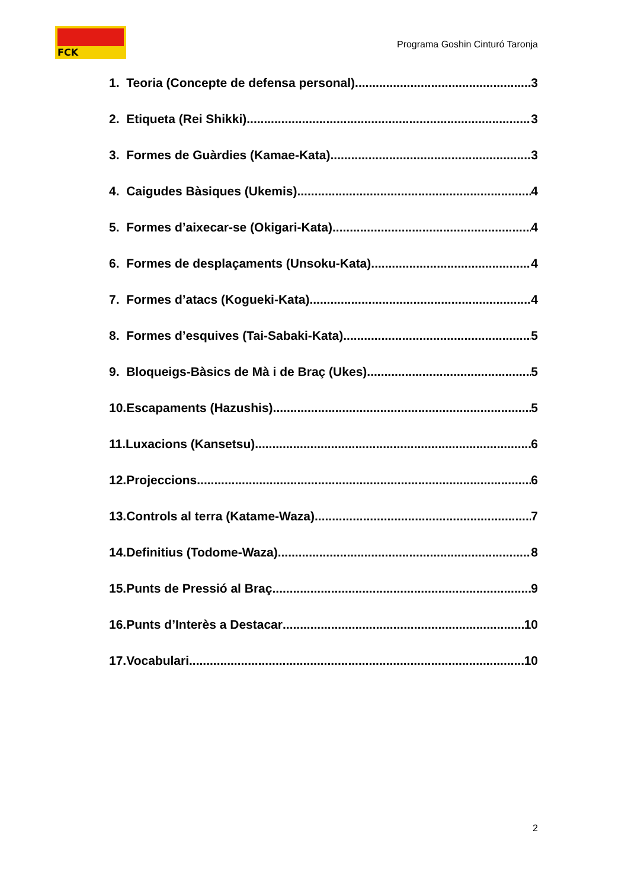FCK
Programa Goshin Cinturó Taronja
1. Teoria (Concepte de defensa personal) 3
2. Etiqueta (Rei Shikki) 3
3. Formes de Guàrdies (Kamae-Kata) 3
4. Caigudes Bàsiques (Ukemis) 4
5. Formes d’aixecar-se (Okigari-Kata) 4
6. Formes de desplaçaments (Unsoku-Kata) 4
7. Formes d’atacs (Kogueki-Kata) 4
8. Formes d’esquives (Tai-Sabaki-Kata) 5
9. Bloqueigs-Bàsics de Mà i de Braç (Ukes) 5
10.Escapaments (Hazushis) 5
11.Luxacions (Kansetsu) 6
12.Projeccions 6
13.Controls al terra (Katame-Waza) 7
14.Definitius (Todome-Waza) 8
15.Punts de Pressió al Braç 9
16.Punts d’Interès a Destacar 10
17.Vocabulari 10
2